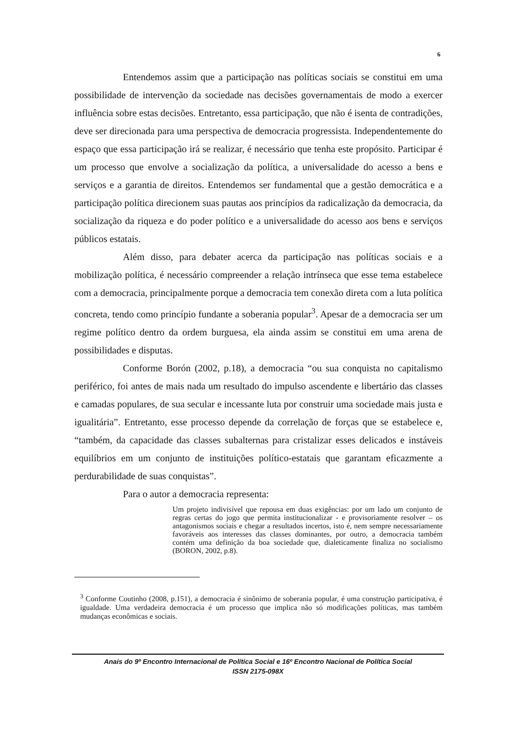6
Entendemos assim que a participação nas políticas sociais se constitui em uma possibilidade de intervenção da sociedade nas decisões governamentais de modo a exercer influência sobre estas decisões. Entretanto, essa participação, que não é isenta de contradições, deve ser direcionada para uma perspectiva de democracia progressista. Independentemente do espaço que essa participação irá se realizar, é necessário que tenha este propósito. Participar é um processo que envolve a socialização da política, a universalidade do acesso a bens e serviços e a garantia de direitos. Entendemos ser fundamental que a gestão democrática e a participação política direcionem suas pautas aos princípios da radicalização da democracia, da socialização da riqueza e do poder político e a universalidade do acesso aos bens e serviços públicos estatais.
Além disso, para debater acerca da participação nas políticas sociais e a mobilização política, é necessário compreender a relação intrínseca que esse tema estabelece com a democracia, principalmente porque a democracia tem conexão direta com a luta política concreta, tendo como princípio fundante a soberania popular<sup>3</sup>. Apesar de a democracia ser um regime político dentro da ordem burguesa, ela ainda assim se constitui em uma arena de possibilidades e disputas.
Conforme Borón (2002, p.18), a democracia “ou sua conquista no capitalismo periférico, foi antes de mais nada um resultado do impulso ascendente e libertário das classes e camadas populares, de sua secular e incessante luta por construir uma sociedade mais justa e igualitária”. Entretanto, esse processo depende da correlação de forças que se estabelece e, “também, da capacidade das classes subalternas para cristalizar esses delicados e instáveis equilíbrios em um conjunto de instituições político-estatais que garantam eficazmente a perdurabilidade de suas conquistas”.
Para o autor a democracia representa:
Um projeto indivisível que repousa em duas exigências: por um lado um conjunto de regras certas do jogo que permita institucionalizar - e provisoriamente resolver – os antagonismos sociais e chegar a resultados incertos, isto é, nem sempre necessariamente favoráveis aos interesses das classes dominantes, por outro, a democracia também contém uma definição da boa sociedade que, dialeticamente finaliza no socialismo (BORON, 2002, p.8).
<sup>3</sup> Conforme Coutinho (2008, p.151), a democracia é sinônimo de soberania popular, é uma construção participativa, é igualdade. Uma verdadeira democracia é um processo que implica não só modificações políticas, mas também mudanças econômicas e sociais.
Anais do 9º Encontro Internacional de Política Social e 16º Encontro Nacional de Política Social
ISSN 2175-098X